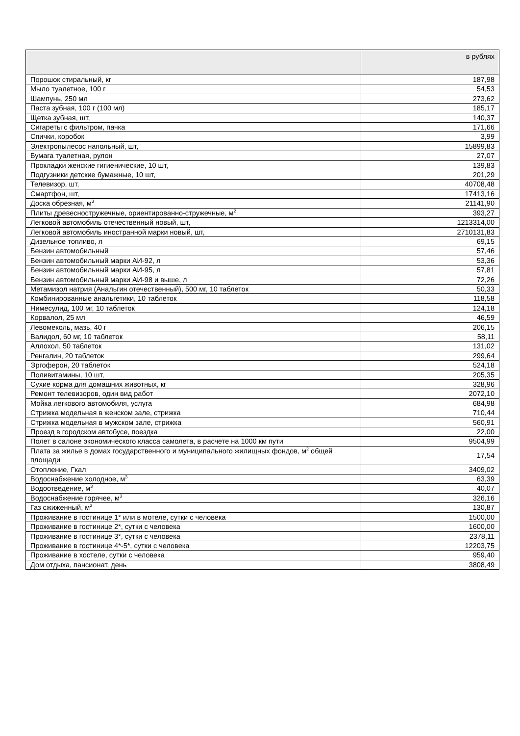| | в рублях |
| --- | --- |
| Порошок стиральный, кг | 187,98 |
| Мыло туалетное, 100 г | 54,53 |
| Шампунь, 250 мл | 273,62 |
| Паста зубная, 100 г (100 мл) | 185,17 |
| Щетка зубная, шт, | 140,37 |
| Сигареты с фильтром, пачка | 171,66 |
| Спички, коробок | 3,99 |
| Электропылесос напольный, шт, | 15899,83 |
| Бумага туалетная, рулон | 27,07 |
| Прокладки женские гигиенические, 10 шт, | 139,83 |
| Подгузники детские бумажные, 10 шт, | 201,29 |
| Телевизор, шт, | 40708,48 |
| Смартфон, шт, | 17413,16 |
| Доска обрезная, м<sup>3</sup> | 21141,90 |
| Плиты древесностружечные, ориентированно-стружечные, м<sup>2</sup> | 393,27 |
| Легковой автомобиль отечественный новый, шт, | 1213314,00 |
| Легковой автомобиль иностранной марки новый, шт, | 2710131,83 |
| Дизельное топливо, л | 69,15 |
| Бензин автомобильный | 57,46 |
| Бензин автомобильный марки АИ-92, л | 53,36 |
| Бензин автомобильный марки АИ-95, л | 57,81 |
| Бензин автомобильный марки АИ-98 и выше, л | 72,26 |
| Метамизол натрия (Анальгин отечественный), 500 мг, 10 таблеток | 50,33 |
| Комбинированные анальгетики, 10 таблеток | 118,58 |
| Нимесулид, 100 мг, 10 таблеток | 124,18 |
| Корвалол, 25 мл | 46,59 |
| Левомеколь, мазь, 40 г | 206,15 |
| Валидол, 60 мг, 10 таблеток | 58,11 |
| Аллохол, 50 таблеток | 131,02 |
| Ренгалин, 20 таблеток | 299,64 |
| Эргоферон, 20 таблеток | 524,18 |
| Поливитамины, 10 шт, | 205,35 |
| Сухие корма для домашних животных, кг | 328,96 |
| Ремонт телевизоров, один вид работ | 2072,10 |
| Мойка легкового автомобиля, услуга | 684,98 |
| Стрижка модельная в женском зале, стрижка | 710,44 |
| Стрижка модельная в мужском зале, стрижка | 560,91 |
| Проезд в городском автобусе, поездка | 22,00 |
| Полет в салоне экономического класса самолета, в расчете на 1000 км пути | 9504,99 |
| Плата за жилье в домах государственного и муниципального жилищных фондов, м<sup>2</sup> общей площади | 17,54 |
| Отопление, Гкал | 3409,02 |
| Водоснабжение холодное, м<sup>3</sup> | 63,39 |
| Водоотведение, м<sup>3</sup> | 40,07 |
| Водоснабжение горячее, м<sup>3</sup> | 326,16 |
| Газ сжиженный, м<sup>3</sup> | 130,87 |
| Проживание в гостинице 1* или в мотеле, сутки с человека | 1500,00 |
| Проживание в гостинице 2*, сутки с человека | 1600,00 |
| Проживание в гостинице 3*, сутки с человека | 2378,11 |
| Проживание в гостинице 4*-5*, сутки с человека | 12203,75 |
| Проживание в хостеле, сутки с человека | 959,40 |
| Дом отдыха, пансионат, день | 3808,49 |